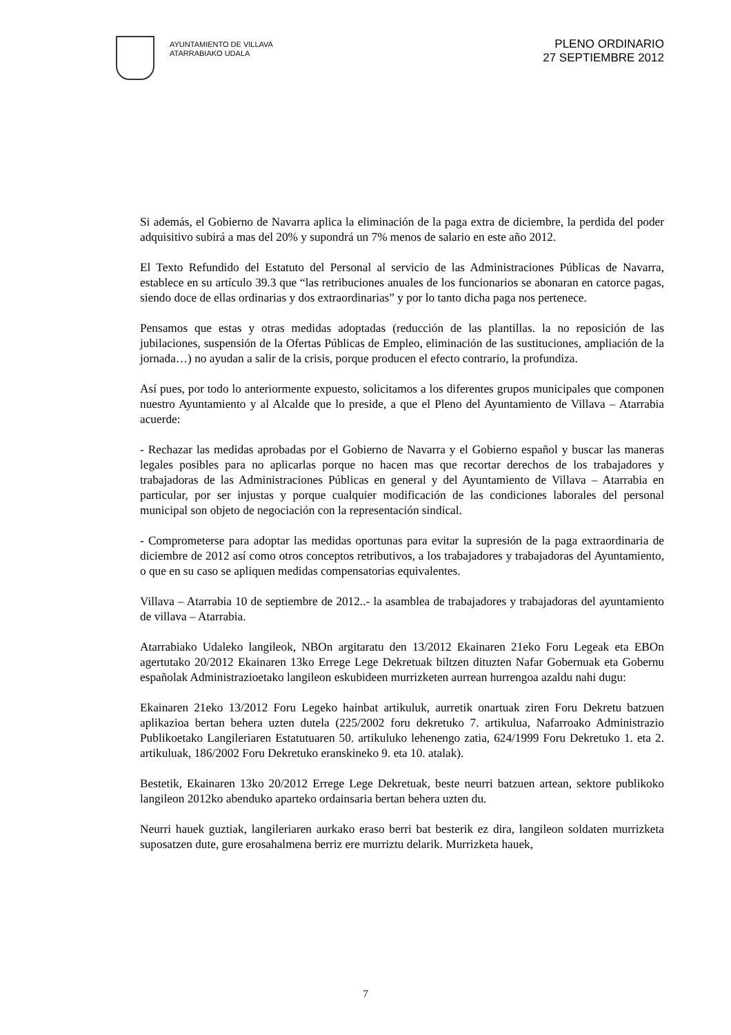AYUNTAMIENTO DE VILLAVA
ATARRABIAKO UDALA
PLENO ORDINARIO
27 SEPTIEMBRE 2012
Si además, el Gobierno de Navarra aplica la eliminación de la paga extra de diciembre, la perdida del poder adquisitivo subirá a mas del 20% y supondrá un 7% menos de salario en este año 2012.
El Texto Refundido del Estatuto del Personal al servicio de las Administraciones Públicas de Navarra, establece en su artículo 39.3 que “las retribuciones anuales de los funcionarios se abonaran en catorce pagas, siendo doce de ellas ordinarias y dos extraordinarias” y por lo tanto dicha paga nos pertenece.
Pensamos que estas y otras medidas adoptadas (reducción de las plantillas. la no reposición de las jubilaciones, suspensión de la Ofertas Públicas de Empleo, eliminación de las sustituciones, ampliación de la jornada…) no ayudan a salir de la crisis, porque producen el efecto contrario, la profundiza.
Así pues, por todo lo anteriormente expuesto, solicitamos a los diferentes grupos municipales que componen nuestro Ayuntamiento y al Alcalde que lo preside, a que el Pleno del Ayuntamiento de Villava – Atarrabia acuerde:
- Rechazar las medidas aprobadas por el Gobierno de Navarra y el Gobierno español y buscar las maneras legales posibles para no aplicarlas porque no hacen mas que recortar derechos de los trabajadores y trabajadoras de las Administraciones Públicas en general y del Ayuntamiento de Villava – Atarrabia en particular, por ser injustas y porque cualquier modificación de las condiciones laborales del personal municipal son objeto de negociación con la representación sindical.
- Comprometerse para adoptar las medidas oportunas para evitar la supresión de la paga extraordinaria de diciembre de 2012 así como otros conceptos retributivos, a los trabajadores y trabajadoras del Ayuntamiento, o que en su caso se apliquen medidas compensatorias equivalentes.
Villava – Atarrabia 10 de septiembre de 2012..- la asamblea de trabajadores y trabajadoras del ayuntamiento de villava – Atarrabia.
Atarrabiako Udaleko langileok, NBOn argitaratu den 13/2012 Ekainaren 21eko Foru Legeak eta EBOn agertutako 20/2012 Ekainaren 13ko Errege Lege Dekretuak biltzen dituzten Nafar Gobernuak eta Gobernu españolak Administrazioetako langileon eskubideen murrizketen aurrean hurrengoa azaldu nahi dugu:
Ekainaren 21eko 13/2012 Foru Legeko hainbat artikuluk, aurretik onartuak ziren Foru Dekretu batzuen aplikazioa bertan behera uzten dutela (225/2002 foru dekretuko 7. artikulua, Nafarroako Administrazio Publikoetako Langileriaren Estatutuaren 50. artikuluko lehenengo zatia, 624/1999 Foru Dekretuko 1. eta 2. artikuluak, 186/2002 Foru Dekretuko eranskineko 9. eta 10. atalak).
Bestetik, Ekainaren 13ko 20/2012 Errege Lege Dekretuak, beste neurri batzuen artean, sektore publikoko langileon 2012ko abenduko aparteko ordainsaria bertan behera uzten du.
Neurri hauek guztiak, langileriaren aurkako eraso berri bat besterik ez dira, langileon soldaten murrizketa suposatzen dute, gure erosahalmena berriz ere murriztu delarik. Murrizketa hauek,
7